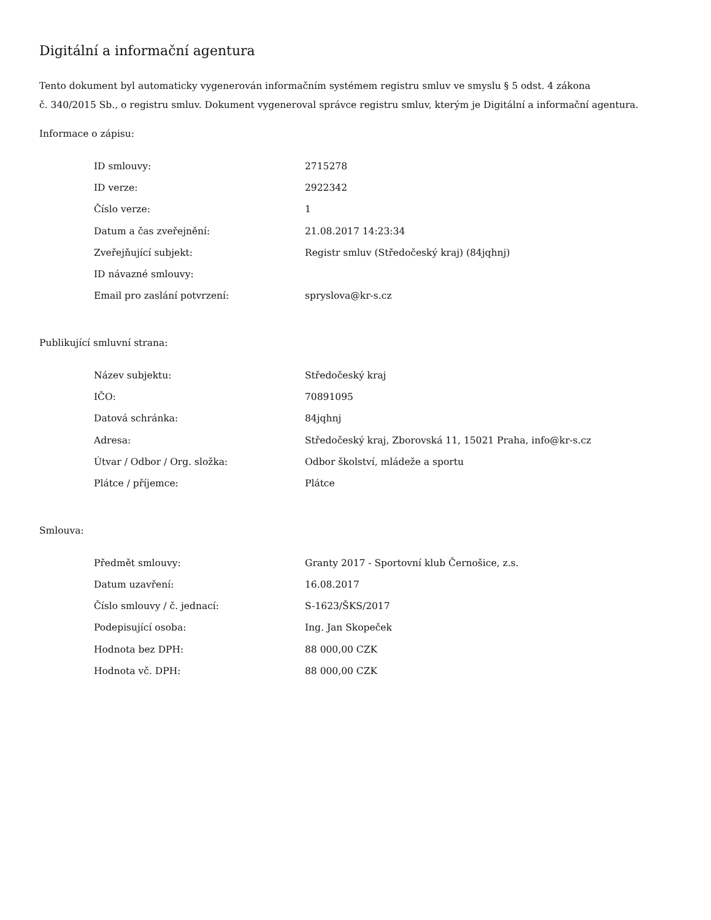Digitální a informační agentura
Tento dokument byl automaticky vygenerován informačním systémem registru smluv ve smyslu § 5 odst. 4 zákona
č. 340/2015 Sb., o registru smluv. Dokument vygeneroval správce registru smluv, kterým je Digitální a informační agentura.
Informace o zápisu:
| ID smlouvy: | 2715278 |
| ID verze: | 2922342 |
| Číslo verze: | 1 |
| Datum a čas zveřejnění: | 21.08.2017 14:23:34 |
| Zveřejňující subjekt: | Registr smluv (Středočeský kraj) (84jqhnj) |
| ID návazné smlouvy: | |
| Email pro zaslání potvrzení: | spryslova@kr-s.cz |
Publikující smluvní strana:
| Název subjektu: | Středočeský kraj |
| IČO: | 70891095 |
| Datová schránka: | 84jqhnj |
| Adresa: | Středočeský kraj, Zborovská 11, 15021 Praha, info@kr-s.cz |
| Útvar / Odbor / Org. složka: | Odbor školství, mládeže a sportu |
| Plátce / příjemce: | Plátce |
Smlouva:
| Předmět smlouvy: | Granty 2017 - Sportovní klub Černošice, z.s. |
| Datum uzavření: | 16.08.2017 |
| Číslo smlouvy / č. jednací: | S-1623/ŠKS/2017 |
| Podepisující osoba: | Ing. Jan Skopeček |
| Hodnota bez DPH: | 88 000,00 CZK |
| Hodnota vč. DPH: | 88 000,00 CZK |